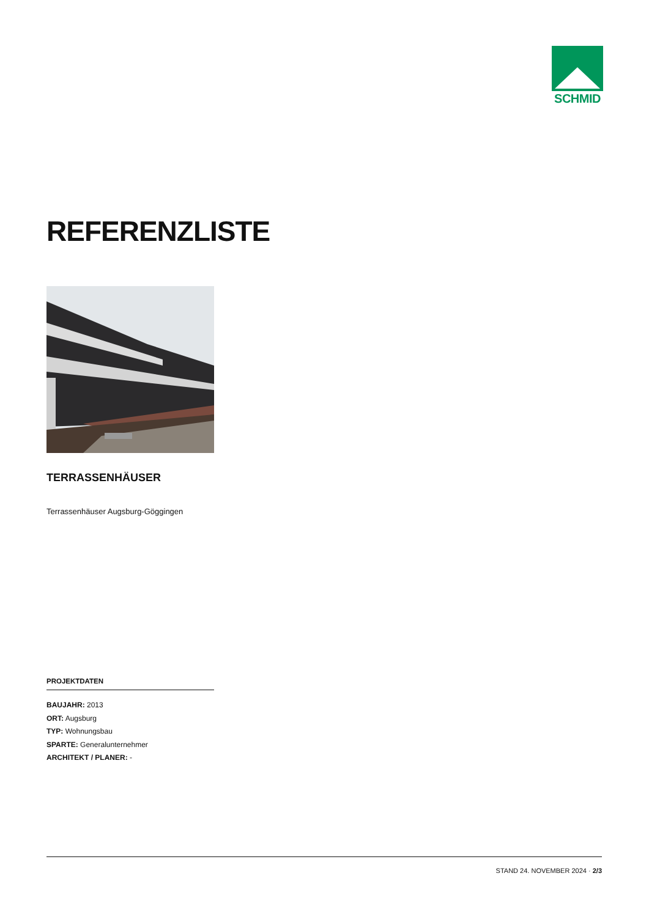SCHMID
REFERENZLISTE
TERRASSENHÄUSER
Terrassenhäuser Augsburg-Göggingen
PROJEKTDATEN
BAUJAHR: 2013
ORT: Augsburg
TYP: Wohnungsbau
SPARTE: Generalunternehmer
ARCHITEKT / PLANER: -
STAND 24. NOVEMBER 2024 · 2/3